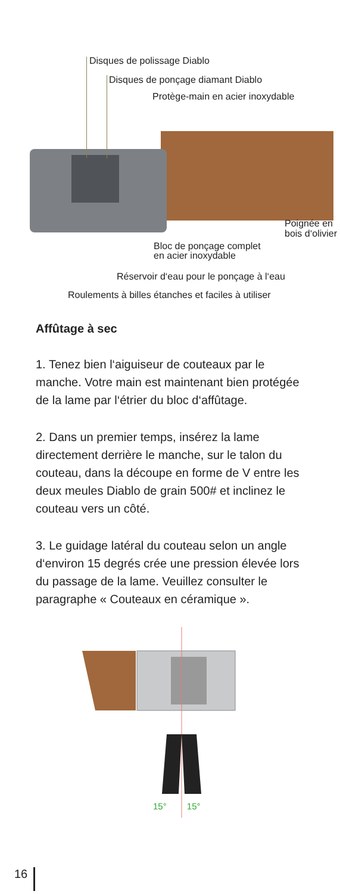Disques de polissage Diablo
Disques de ponçage diamant Diablo
Protège-main en acier inoxydable
Poignée en
bois d‘olivier
Bloc de ponçage complet
en acier inoxydable
Réservoir d‘eau pour le ponçage à l‘eau
Roulements à billes étanches et faciles à utiliser
Affûtage à sec
1. Tenez bien l‘aiguiseur de couteaux par le manche. Votre main est maintenant bien protégée de la lame par l‘étrier du bloc d‘affûtage.
2. Dans un premier temps, insérez la lame directement derrière le manche, sur le talon du couteau, dans la découpe en forme de V entre les deux meules Diablo de grain 500# et inclinez le couteau vers un côté.
3. Le guidage latéral du couteau selon un angle d‘environ 15 degrés crée une pression élevée lors du passage de la lame. Veuillez consulter le paragraphe « Couteaux en céramique ».
15° 15°
16